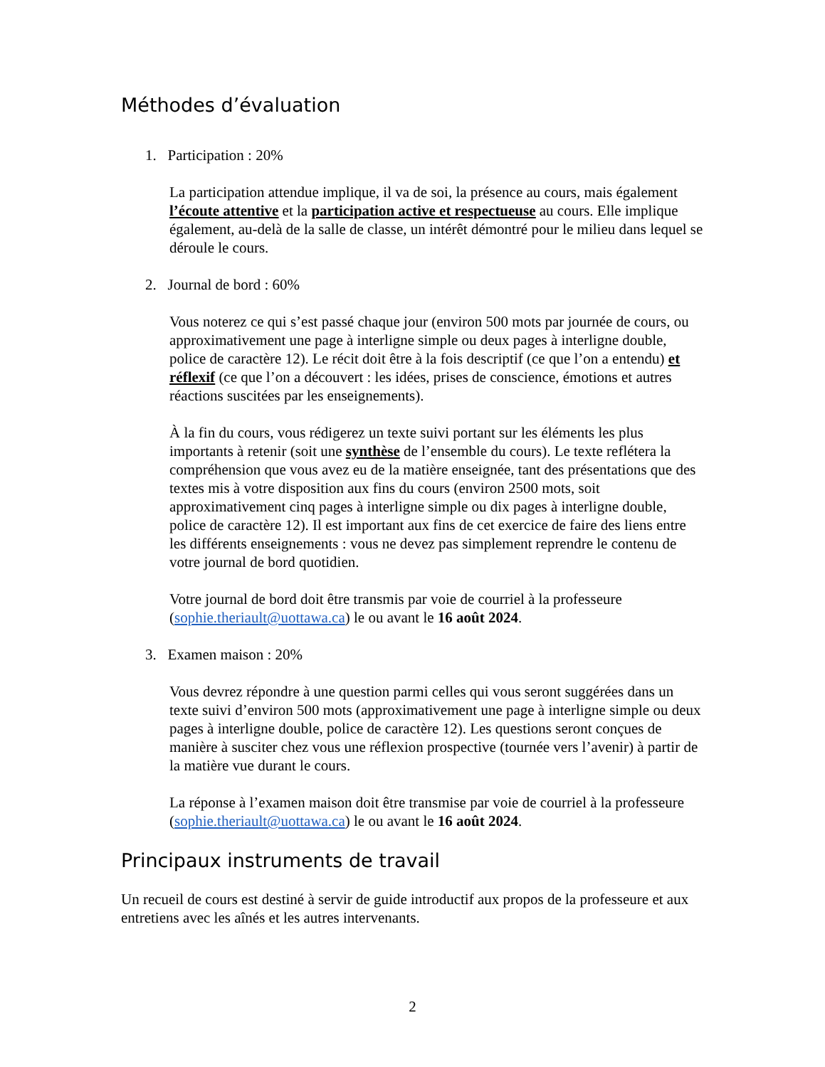Méthodes d’évaluation
1. Participation : 20%
La participation attendue implique, il va de soi, la présence au cours, mais également l’écoute attentive et la participation active et respectueuse au cours. Elle implique également, au-delà de la salle de classe, un intérêt démontré pour le milieu dans lequel se déroule le cours.
2. Journal de bord : 60%
Vous noterez ce qui s’est passé chaque jour (environ 500 mots par journée de cours, ou approximativement une page à interligne simple ou deux pages à interligne double, police de caractère 12). Le récit doit être à la fois descriptif (ce que l’on a entendu) et réflexif (ce que l’on a découvert : les idées, prises de conscience, émotions et autres réactions suscitées par les enseignements).
À la fin du cours, vous rédigerez un texte suivi portant sur les éléments les plus importants à retenir (soit une synthèse de l’ensemble du cours). Le texte reflétera la compréhension que vous avez eu de la matière enseignée, tant des présentations que des textes mis à votre disposition aux fins du cours (environ 2500 mots, soit approximativement cinq pages à interligne simple ou dix pages à interligne double, police de caractère 12). Il est important aux fins de cet exercice de faire des liens entre les différents enseignements : vous ne devez pas simplement reprendre le contenu de votre journal de bord quotidien.
Votre journal de bord doit être transmis par voie de courriel à la professeure (sophie.theriault@uottawa.ca) le ou avant le 16 août 2024.
3. Examen maison : 20%
Vous devrez répondre à une question parmi celles qui vous seront suggérées dans un texte suivi d’environ 500 mots (approximativement une page à interligne simple ou deux pages à interligne double, police de caractère 12). Les questions seront conçues de manière à susciter chez vous une réflexion prospective (tournée vers l’avenir) à partir de la matière vue durant le cours.
La réponse à l’examen maison doit être transmise par voie de courriel à la professeure (sophie.theriault@uottawa.ca) le ou avant le 16 août 2024.
Principaux instruments de travail
Un recueil de cours est destiné à servir de guide introductif aux propos de la professeure et aux entretiens avec les aînés et les autres intervenants.
2